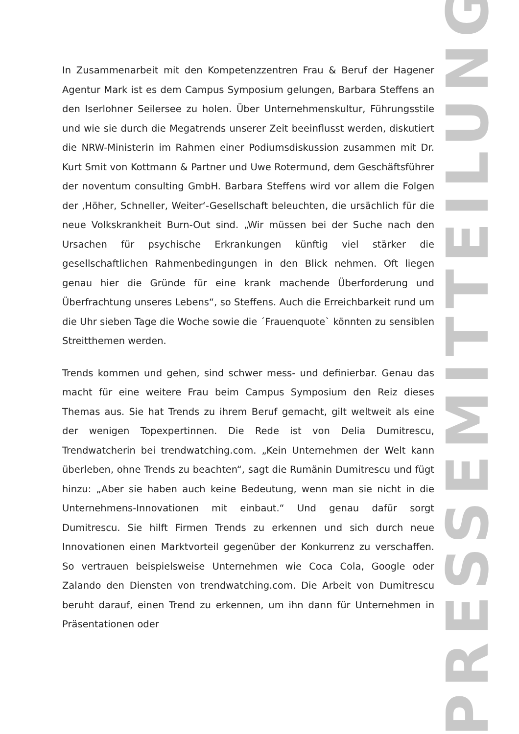In Zusammenarbeit mit den Kompetenzzentren Frau & Beruf der Hagener Agentur Mark ist es dem Campus Symposium gelungen, Barbara Steffens an den Iserlohner Seilersee zu holen. Über Unternehmenskultur, Führungsstile und wie sie durch die Megatrends unserer Zeit beeinflusst werden, diskutiert die NRW-Ministerin im Rahmen einer Podiumsdiskussion zusammen mit Dr. Kurt Smit von Kottmann & Partner und Uwe Rotermund, dem Geschäftsführer der noventum consulting GmbH. Barbara Steffens wird vor allem die Folgen der ‚Höher, Schneller, Weiter‘-Gesellschaft beleuchten, die ursächlich für die neue Volkskrankheit Burn-Out sind. „Wir müssen bei der Suche nach den Ursachen für psychische Erkrankungen künftig viel stärker die gesellschaftlichen Rahmenbedingungen in den Blick nehmen. Oft liegen genau hier die Gründe für eine krank machende Überforderung und Überfrachtung unseres Lebens“, so Steffens. Auch die Erreichbarkeit rund um die Uhr sieben Tage die Woche sowie die ´Frauenquote` könnten zu sensiblen Streitthemen werden.
Trends kommen und gehen, sind schwer mess- und definierbar. Genau das macht für eine weitere Frau beim Campus Symposium den Reiz dieses Themas aus. Sie hat Trends zu ihrem Beruf gemacht, gilt weltweit als eine der wenigen Topexpertinnen. Die Rede ist von Delia Dumitrescu, Trendwatcherin bei trendwatching.com. „Kein Unternehmen der Welt kann überleben, ohne Trends zu beachten“, sagt die Rumänin Dumitrescu und fügt hinzu: „Aber sie haben auch keine Bedeutung, wenn man sie nicht in die Unternehmens-Innovationen mit einbaut.“ Und genau dafür sorgt Dumitrescu. Sie hilft Firmen Trends zu erkennen und sich durch neue Innovationen einen Marktvorteil gegenüber der Konkurrenz zu verschaffen. So vertrauen beispielsweise Unternehmen wie Coca Cola, Google oder Zalando den Diensten von trendwatching.com. Die Arbeit von Dumitrescu beruht darauf, einen Trend zu erkennen, um ihn dann für Unternehmen in Präsentationen oder
PRESSEMITTEILUNG